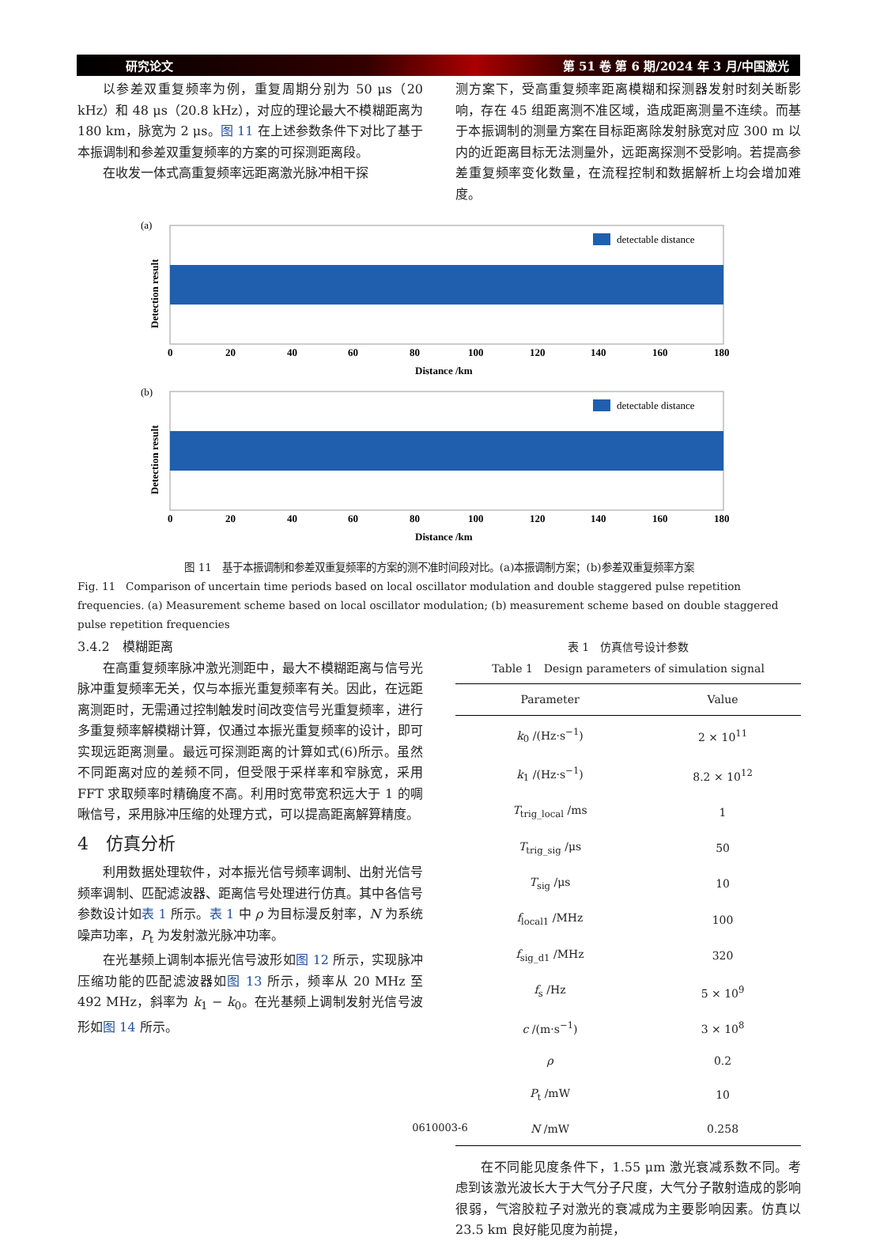研究论文 第 51 卷 第 6 期/2024 年 3 月/中国激光
以参差双重复频率为例，重复周期分别为 50 μs（20 kHz）和 48 μs（20.8 kHz），对应的理论最大不模糊距离为 180 km，脉宽为 2 μs。图 11 在上述参数条件下对比了基于本振调制和参差双重复频率的方案的可探测距离段。
在收发一体式高重复频率远距离激光脉冲相干探
测方案下，受高重复频率距离模糊和探测器发射时刻关断影响，存在 45 组距离测不准区域，造成距离测量不连续。而基于本振调制的测量方案在目标距离除发射脉宽对应 300 m 以内的近距离目标无法测量外，远距离探测不受影响。若提高参差重复频率变化数量，在流程控制和数据解析上均会增加难度。
(a)
detectable distance
Detection result
0
20
40
60
80
100
120
140
160
180
Distance /km
(b)
detectable distance
Detection result
0
20
40
60
80
100
120
140
160
180
Distance /km
图 11　基于本振调制和参差双重复频率的方案的测不准时间段对比。(a)本振调制方案；(b)参差双重复频率方案
Fig. 11　Comparison of uncertain time periods based on local oscillator modulation and double staggered pulse repetition frequencies. (a) Measurement scheme based on local oscillator modulation; (b) measurement scheme based on double staggered pulse repetition frequencies
3.4.2　模糊距离
在高重复频率脉冲激光测距中，最大不模糊距离与信号光脉冲重复频率无关，仅与本振光重复频率有关。因此，在远距离测距时，无需通过控制触发时间改变信号光重复频率，进行多重复频率解模糊计算，仅通过本振光重复频率的设计，即可实现远距离测量。最远可探测距离的计算如式(6)所示。虽然不同距离对应的差频不同，但受限于采样率和窄脉宽，采用 FFT 求取频率时精确度不高。利用时宽带宽积远大于 1 的啁啾信号，采用脉冲压缩的处理方式，可以提高距离解算精度。
4　仿真分析
利用数据处理软件，对本振光信号频率调制、出射光信号频率调制、匹配滤波器、距离信号处理进行仿真。其中各信号参数设计如表 1 所示。表 1 中 ρ 为目标漫反射率，N 为系统噪声功率，P<sub>t</sub> 为发射激光脉冲功率。
在光基频上调制本振光信号波形如图 12 所示，实现脉冲压缩功能的匹配滤波器如图 13 所示，频率从 20 MHz 至 492 MHz，斜率为 k<sub>1</sub> − k<sub>0</sub>。在光基频上调制发射光信号波形如图 14 所示。
表 1　仿真信号设计参数
Table 1　Design parameters of simulation signal
| Parameter | Value |
| --- | --- |
| k<sub>0</sub> /(Hz·s<sup>−1</sup>) | 2 × 10<sup>11</sup> |
| k<sub>1</sub> /(Hz·s<sup>−1</sup>) | 8.2 × 10<sup>12</sup> |
| T<sub>trig_local</sub> /ms | 1 |
| T<sub>trig_sig</sub> /μs | 50 |
| T<sub>sig</sub> /μs | 10 |
| f<sub>local1</sub> /MHz | 100 |
| f<sub>sig_d1</sub> /MHz | 320 |
| f<sub>s</sub> /Hz | 5 × 10<sup>9</sup> |
| c /(m·s<sup>−1</sup>) | 3 × 10<sup>8</sup> |
| ρ | 0.2 |
| P<sub>t</sub> /mW | 10 |
| N /mW | 0.258 |
在不同能见度条件下，1.55 μm 激光衰减系数不同。考虑到该激光波长大于大气分子尺度，大气分子散射造成的影响很弱，气溶胶粒子对激光的衰减成为主要影响因素。仿真以 23.5 km 良好能见度为前提，
0610003-6